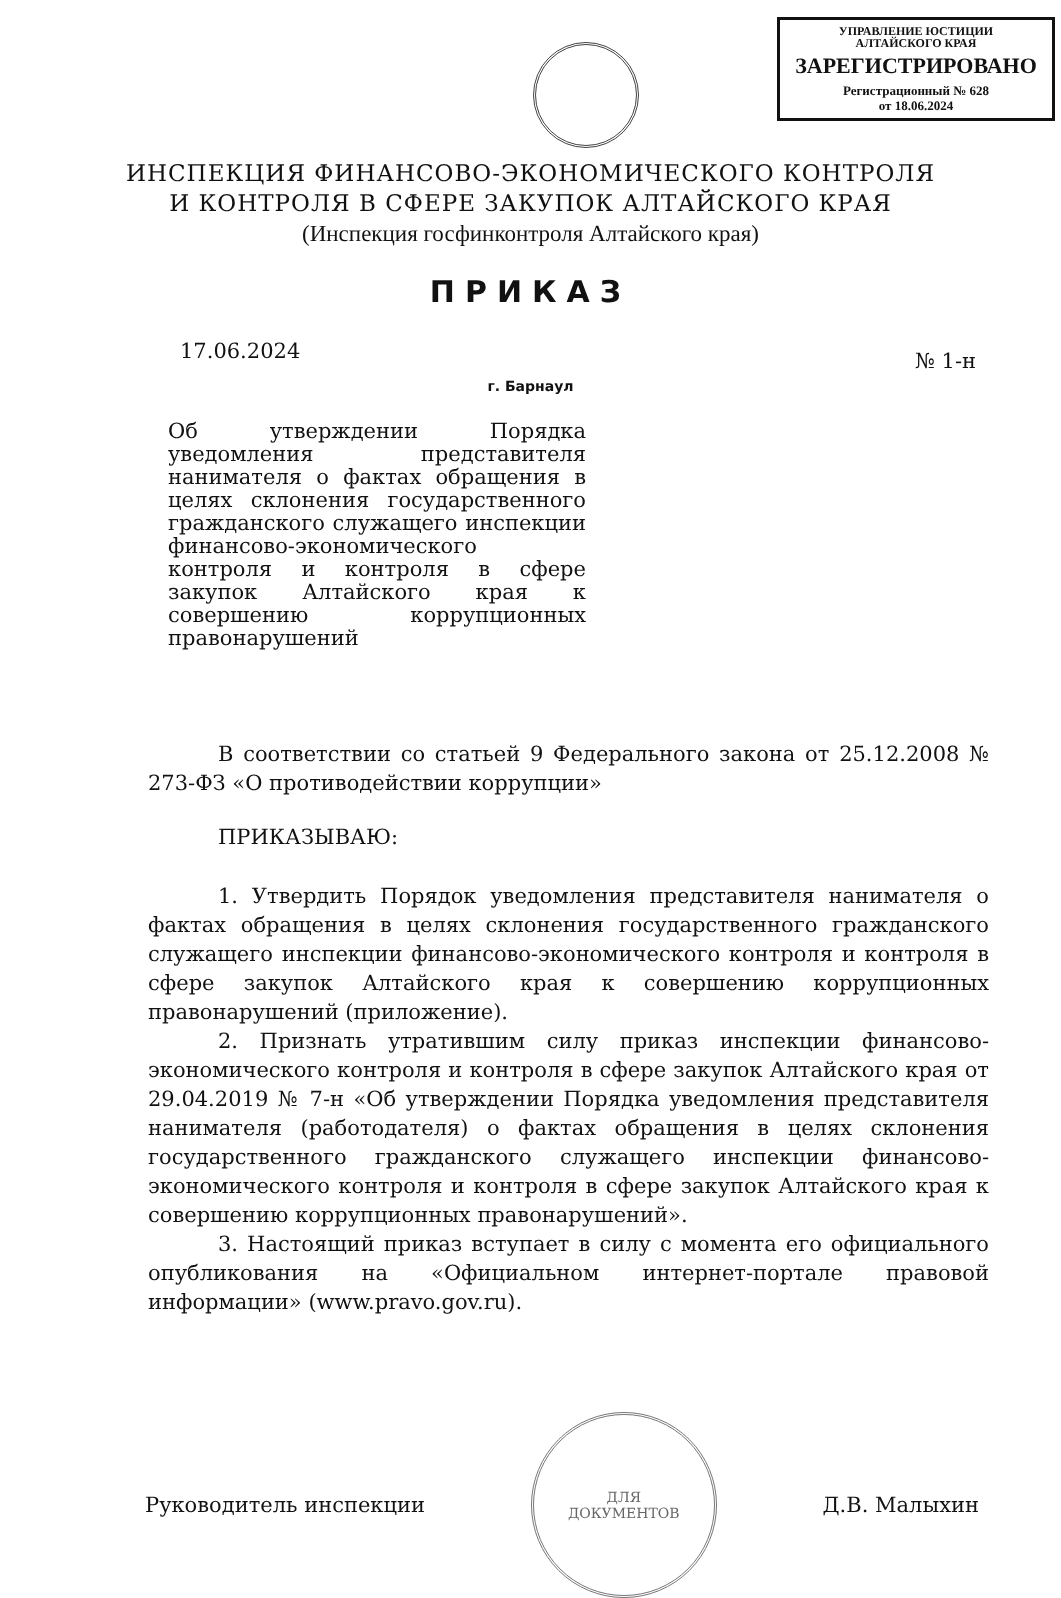УПРАВЛЕНИЕ ЮСТИЦИИ
АЛТАЙСКОГО КРАЯ
ЗАРЕГИСТРИРОВАНО
Регистрационный № 628
от 18.06.2024
ИНСПЕКЦИЯ ФИНАНСОВО-ЭКОНОМИЧЕСКОГО КОНТРОЛЯ
И КОНТРОЛЯ В СФЕРЕ ЗАКУПОК АЛТАЙСКОГО КРАЯ
(Инспекция госфинконтроля Алтайского края)
ПРИКАЗ
17.06.2024 № 1-н
г. Барнаул
Об утверждении Порядка уведомления представителя нанимателя о фактах обращения в целях склонения государственного гражданского служащего инспекции финансово-экономического контроля и контроля в сфере закупок Алтайского края к совершению коррупционных правонарушений
В соответствии со статьей 9 Федерального закона от 25.12.2008 № 273-ФЗ «О противодействии коррупции»
ПРИКАЗЫВАЮ:
1. Утвердить Порядок уведомления представителя нанимателя о фактах обращения в целях склонения государственного гражданского служащего инспекции финансово-экономического контроля и контроля в сфере закупок Алтайского края к совершению коррупционных правонарушений (приложение).
2. Признать утратившим силу приказ инспекции финансово-экономического контроля и контроля в сфере закупок Алтайского края от 29.04.2019 № 7-н «Об утверждении Порядка уведомления представителя нанимателя (работодателя) о фактах обращения в целях склонения государственного гражданского служащего инспекции финансово-экономического контроля и контроля в сфере закупок Алтайского края к совершению коррупционных правонарушений».
3. Настоящий приказ вступает в силу с момента его официального опубликования на «Официальном интернет-портале правовой информации» (www.pravo.gov.ru).
Руководитель инспекции
ДЛЯ
ДОКУМЕНТОВ
Д.В. Малыхин